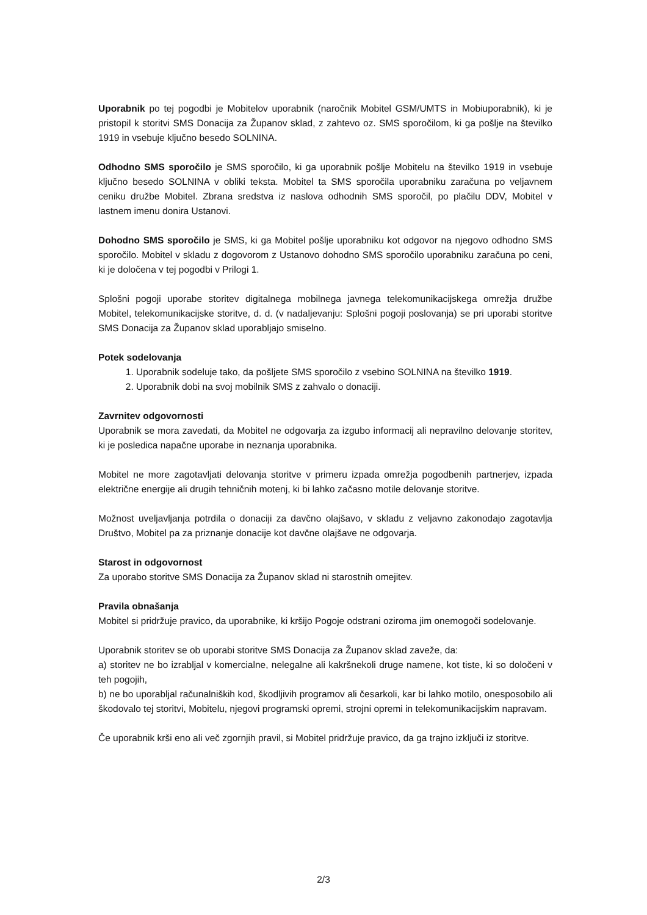Uporabnik po tej pogodbi je Mobitelov uporabnik (naročnik Mobitel GSM/UMTS in Mobiuporabnik), ki je pristopil k storitvi SMS Donacija za Županov sklad, z zahtevo oz. SMS sporočilom, ki ga pošlje na številko 1919 in vsebuje ključno besedo SOLNINA.
Odhodno SMS sporočilo je SMS sporočilo, ki ga uporabnik pošlje Mobitelu na številko 1919 in vsebuje ključno besedo SOLNINA v obliki teksta. Mobitel ta SMS sporočila uporabniku zaračuna po veljavnem ceniku družbe Mobitel. Zbrana sredstva iz naslova odhodnih SMS sporočil, po plačilu DDV, Mobitel v lastnem imenu donira Ustanovi.
Dohodno SMS sporočilo je SMS, ki ga Mobitel pošlje uporabniku kot odgovor na njegovo odhodno SMS sporočilo. Mobitel v skladu z dogovorom z Ustanovo dohodno SMS sporočilo uporabniku zaračuna po ceni, ki je določena v tej pogodbi v Prilogi 1.
Splošni pogoji uporabe storitev digitalnega mobilnega javnega telekomunikacijskega omrežja družbe Mobitel, telekomunikacijske storitve, d. d. (v nadaljevanju: Splošni pogoji poslovanja) se pri uporabi storitve SMS Donacija za Županov sklad uporabljajo smiselno.
Potek sodelovanja
1. Uporabnik sodeluje tako, da pošljete SMS sporočilo z vsebino SOLNINA na številko 1919.
2. Uporabnik dobi na svoj mobilnik SMS z zahvalo o donaciji.
Zavrnitev odgovornosti
Uporabnik se mora zavedati, da Mobitel ne odgovarja za izgubo informacij ali nepravilno delovanje storitev, ki je posledica napačne uporabe in neznanja uporabnika.
Mobitel ne more zagotavljati delovanja storitve v primeru izpada omrežja pogodbenih partnerjev, izpada električne energije ali drugih tehničnih motenj, ki bi lahko začasno motile delovanje storitve.
Možnost uveljavljanja potrdila o donaciji za davčno olajšavo, v skladu z veljavno zakonodajo zagotavlja Društvo, Mobitel pa za priznanje donacije kot davčne olajšave ne odgovarja.
Starost in odgovornost
Za uporabo storitve SMS Donacija za Županov sklad ni starostnih omejitev.
Pravila obnašanja
Mobitel si pridržuje pravico, da uporabnike, ki kršijo Pogoje odstrani oziroma jim onemogoči sodelovanje.
Uporabnik storitev se ob uporabi storitve SMS Donacija za Županov sklad zaveže, da:
a) storitev ne bo izrabljal v komercialne, nelegalne ali kakršnekoli druge namene, kot tiste, ki so določeni v teh pogojih,
b) ne bo uporabljal računalniških kod, škodljivih programov ali česarkoli, kar bi lahko motilo, onesposobilo ali škodovalo tej storitvi, Mobitelu, njegovi programski opremi, strojni opremi in telekomunikacijskim napravam.
Če uporabnik krši eno ali več zgornjih pravil, si Mobitel pridržuje pravico, da ga trajno izključi iz storitve.
2/3